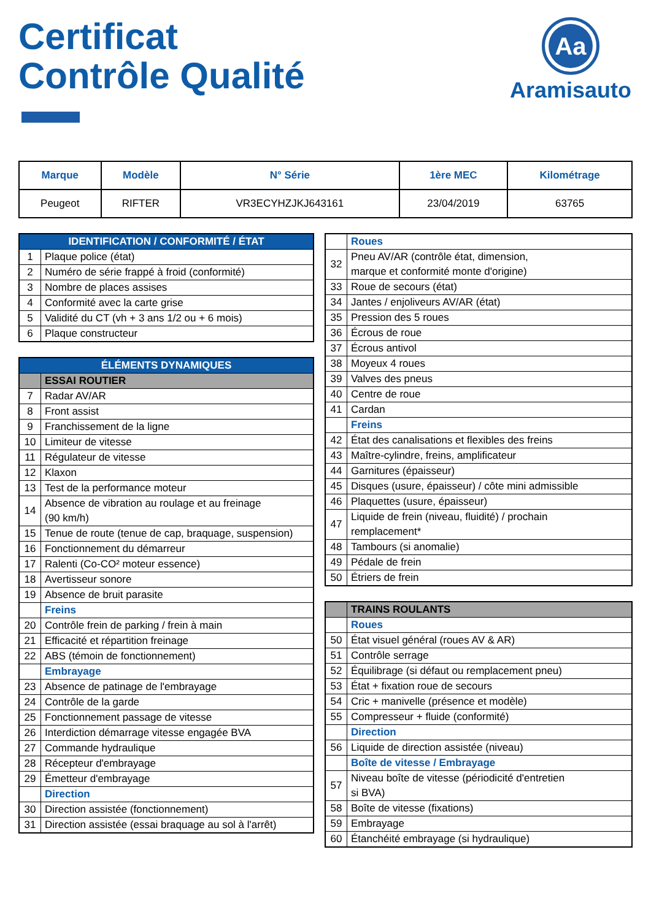Certificat
Contrôle Qualité
Aa
Aramisauto
| Marque | Modèle | N° Série | 1ère MEC | Kilométrage |
| --- | --- | --- | --- | --- |
| Peugeot | RIFTER | VR3ECYHZJKJ643161 | 23/04/2019 | 63765 |
| IDENTIFICATION / CONFORMITÉ / ÉTAT | |
| 1 | Plaque police (état) |
| 2 | Numéro de série frappé à froid (conformité) |
| 3 | Nombre de places assises |
| 4 | Conformité avec la carte grise |
| 5 | Validité du CT (vh + 3 ans 1/2 ou + 6 mois) |
| 6 | Plaque constructeur |
| ÉLÉMENTS DYNAMIQUES | |
| | ESSAI ROUTIER |
| 7 | Radar AV/AR |
| 8 | Front assist |
| 9 | Franchissement de la ligne |
| 10 | Limiteur de vitesse |
| 11 | Régulateur de vitesse |
| 12 | Klaxon |
| 13 | Test de la performance moteur |
| 14 | Absence de vibration au roulage et au freinage (90 km/h) |
| 15 | Tenue de route (tenue de cap, braquage, suspension) |
| 16 | Fonctionnement du démarreur |
| 17 | Ralenti (Co-CO² moteur essence) |
| 18 | Avertisseur sonore |
| 19 | Absence de bruit parasite |
| | Freins |
| 20 | Contrôle frein de parking / frein à main |
| 21 | Efficacité et répartition freinage |
| 22 | ABS (témoin de fonctionnement) |
| | Embrayage |
| 23 | Absence de patinage de l'embrayage |
| 24 | Contrôle de la garde |
| 25 | Fonctionnement passage de vitesse |
| 26 | Interdiction démarrage vitesse engagée BVA |
| 27 | Commande hydraulique |
| 28 | Récepteur d'embrayage |
| 29 | Émetteur d'embrayage |
| | Direction |
| 30 | Direction assistée (fonctionnement) |
| 31 | Direction assistée (essai braquage au sol à l'arrêt) |
| | Roues |
| 32 | Pneu AV/AR (contrôle état, dimension, marque et conformité monte d'origine) |
| 33 | Roue de secours (état) |
| 34 | Jantes / enjoliveurs AV/AR (état) |
| 35 | Pression des 5 roues |
| 36 | Écrous de roue |
| 37 | Écrous antivol |
| 38 | Moyeux 4 roues |
| 39 | Valves des pneus |
| 40 | Centre de roue |
| 41 | Cardan |
| | Freins |
| 42 | État des canalisations et flexibles des freins |
| 43 | Maître-cylindre, freins, amplificateur |
| 44 | Garnitures (épaisseur) |
| 45 | Disques (usure, épaisseur) / côte mini admissible |
| 46 | Plaquettes (usure, épaisseur) |
| 47 | Liquide de frein (niveau, fluidité) / prochain remplacement* |
| 48 | Tambours (si anomalie) |
| 49 | Pédale de frein |
| 50 | Étriers de frein |
| | TRAINS ROULANTS |
| | Roues |
| 50 | État visuel général (roues AV & AR) |
| 51 | Contrôle serrage |
| 52 | Équilibrage (si défaut ou remplacement pneu) |
| 53 | État + fixation roue de secours |
| 54 | Cric + manivelle (présence et modèle) |
| 55 | Compresseur + fluide (conformité) |
| | Direction |
| 56 | Liquide de direction assistée (niveau) |
| | Boîte de vitesse / Embrayage |
| 57 | Niveau boîte de vitesse (périodicité d'entretien si BVA) |
| 58 | Boîte de vitesse (fixations) |
| 59 | Embrayage |
| 60 | Étanchéité embrayage (si hydraulique) |